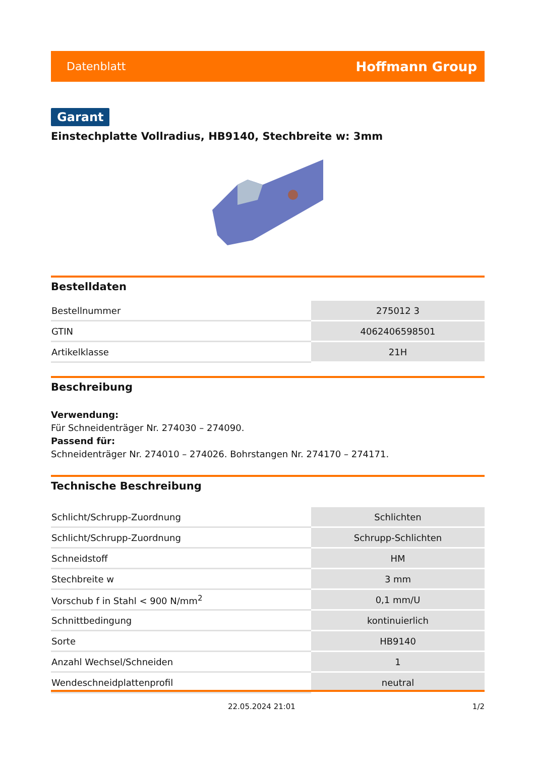Datenblatt Hoffmann Group
Garant
Einstechplatte Vollradius, HB9140, Stechbreite w: 3mm
Bestelldaten
| Bestellnummer | 275012 3 |
| GTIN | 4062406598501 |
| Artikelklasse | 21H |
Beschreibung
Verwendung:
Für Schneidenträger Nr. 274030 – 274090.
Passend für:
Schneidenträger Nr. 274010 – 274026. Bohrstangen Nr. 274170 – 274171.
Technische Beschreibung
| Schlicht/Schrupp-Zuordnung | Schlichten |
| Schlicht/Schrupp-Zuordnung | Schrupp-Schlichten |
| Schneidstoff | HM |
| Stechbreite w | 3 mm |
| Vorschub f in Stahl < 900 N/mm<sup>2</sup> | 0,1 mm/U |
| Schnittbedingung | kontinuierlich |
| Sorte | HB9140 |
| Anzahl Wechsel/Schneiden | 1 |
| Wendeschneidplattenprofil | neutral |
22.05.2024 21:01 1/2